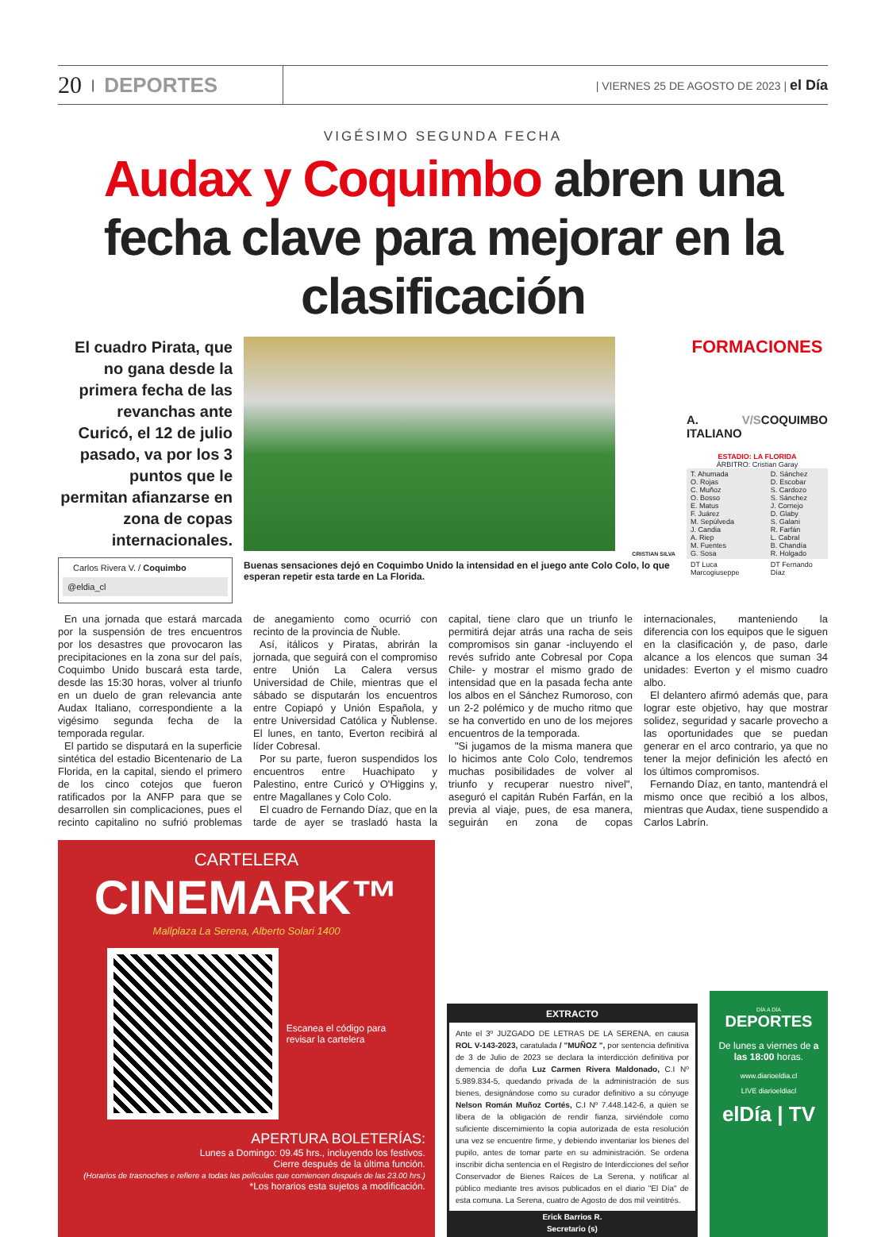20 | DEPORTES
| VIERNES 25 DE AGOSTO DE 2023 | el Día
VIGÉSIMO SEGUNDA FECHA
Audax y Coquimbo abren una fecha clave para mejorar en la clasificación
El cuadro Pirata, que no gana desde la primera fecha de las revanchas ante Curicó, el 12 de julio pasado, va por los 3 puntos que le permitan afianzarse en zona de copas internacionales.
Carlos Rivera V. / Coquimbo
@eldia_cl
CRISTIAN SILVA
Buenas sensaciones dejó en Coquimbo Unido la intensidad en el juego ante Colo Colo, lo que esperan repetir esta tarde en La Florida.
FORMACIONES
A. ITALIANO V/S COQUIMBO
ESTADIO: LA FLORIDA
ÁRBITRO: Cristian Garay
| T. Ahumada O. Rojas C. Muñoz O. Bosso E. Matus F. Juárez M. Sepúlveda J. Candia A. Riep M. Fuentes G. Sosa | D. Sánchez D. Escobar S. Cardozo S. Sánchez J. Cornejo D. Glaby S. Galani R. Farfán L. Cabral B. Chandía R. Holgado |
| DT Luca Marcogiuseppe | DT Fernando Díaz |
En una jornada que estará marcada por la suspensión de tres encuentros por los desastres que provocaron las precipitaciones en la zona sur del país, Coquimbo Unido buscará esta tarde, desde las 15:30 horas, volver al triunfo en un duelo de gran relevancia ante Audax Italiano, correspondiente a la vigésimo segunda fecha de la temporada regular.
El partido se disputará en la superficie sintética del estadio Bicentenario de La Florida, en la capital, siendo el primero de los cinco cotejos que fueron ratificados por la ANFP para que se desarrollen sin complicaciones, pues el recinto capitalino no sufrió problemas de anegamiento como ocurrió con recinto de la provincia de Ñuble.
Así, itálicos y Piratas, abrirán la jornada, que seguirá con el compromiso entre Unión La Calera versus Universidad de Chile, mientras que el sábado se disputarán los encuentros entre Copiapó y Unión Española, y entre Universidad Católica y Ñublense. El lunes, en tanto, Everton recibirá al líder Cobresal.
Por su parte, fueron suspendidos los encuentros entre Huachipato y Palestino, entre Curicó y O'Higgins y, entre Magallanes y Colo Colo.
El cuadro de Fernando Díaz, que en la tarde de ayer se trasladó hasta la capital, tiene claro que un triunfo le permitirá dejar atrás una racha de seis compromisos sin ganar -incluyendo el revés sufrido ante Cobresal por Copa Chile- y mostrar el mismo grado de intensidad que en la pasada fecha ante los albos en el Sánchez Rumoroso, con un 2-2 polémico y de mucho ritmo que se ha convertido en uno de los mejores encuentros de la temporada.
"Si jugamos de la misma manera que lo hicimos ante Colo Colo, tendremos muchas posibilidades de volver al triunfo y recuperar nuestro nivel", aseguró el capitán Rubén Farfán, en la previa al viaje, pues, de esa manera, seguirán en zona de copas internacionales, manteniendo la diferencia con los equipos que le siguen en la clasificación y, de paso, darle alcance a los elencos que suman 34 unidades: Everton y el mismo cuadro albo.
El delantero afirmó además que, para lograr este objetivo, hay que mostrar solidez, seguridad y sacarle provecho a las oportunidades que se puedan generar en el arco contrario, ya que no tener la mejor definición les afectó en los últimos compromisos.
Fernando Díaz, en tanto, mantendrá el mismo once que recibió a los albos, mientras que Audax, tiene suspendido a Carlos Labrín.
CARTELERA
CINEMARK™
Mallplaza La Serena, Alberto Solari 1400
Escanea el código para
revisar la cartelera
APERTURA BOLETERÍAS:
Lunes a Domingo: 09.45 hrs., incluyendo los festivos.
Cierre después de la última función.
(Horarios de trasnoches e refiere a todas las películas que comiencen después de las 23.00 hrs.)
*Los horarios esta sujetos a modificación.
EXTRACTO
Ante el 3º JUZGADO DE LETRAS DE LA SERENA, en causa ROL V-143-2023, caratulada / "MUÑOZ ", por sentencia definitiva de 3 de Julio de 2023 se declara la interdicción definitiva por demencia de doña Luz Carmen Rivera Maldonado, C.I Nº 5.989.834-5, quedando privada de la administración de sus bienes, designándose como su curador definitivo a su cónyuge Nelson Román Muñoz Cortés, C.I Nº 7.448.142-6, a quien se libera de la obligación de rendir fianza, sirviéndole como suficiente discernimiento la copia autorizada de esta resolución una vez se encuentre firme, y debiendo inventariar los bienes del pupilo, antes de tomar parte en su administración. Se ordena inscribir dicha sentencia en el Registro de Interdicciones del señor Conservador de Bienes Raíces de La Serena, y notificar al público mediante tres avisos publicados en el diario "El Día" de esta comuna. La Serena, cuatro de Agosto de dos mil veintitrés.
Erick Barrios R.
Secretario (s)
DÍA A DÍA
DEPORTES
De lunes a viernes de a las 18:00 horas.
www.diarioeldia.cl
LIVE diarioeldiacl
elDía | TV